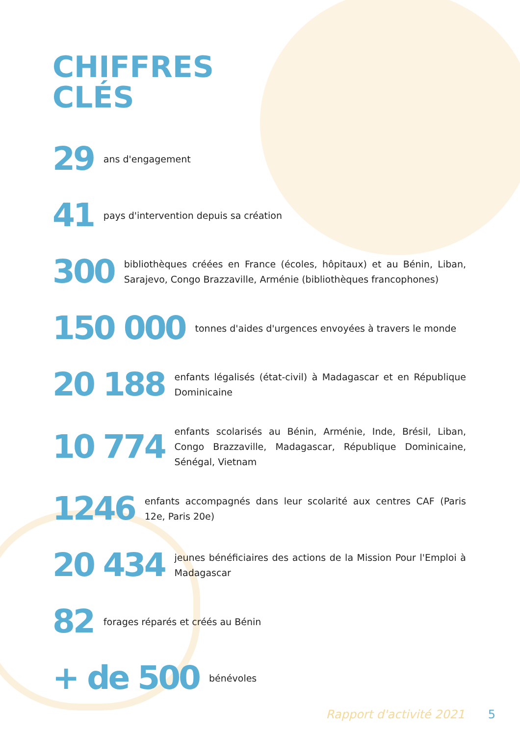CHIFFRES
CLÉS
29
ans d'engagement
41
pays d'intervention depuis sa création
300
bibliothèques créées en France (écoles, hôpitaux) et au Bénin, Liban, Sarajevo, Congo Brazzaville, Arménie (bibliothèques francophones)
150 000
tonnes d'aides d'urgences envoyées à travers le monde
20 188
enfants légalisés (état-civil) à Madagascar et en République Dominicaine
10 774
enfants scolarisés au Bénin, Arménie, Inde, Brésil, Liban, Congo Brazzaville, Madagascar, République Dominicaine, Sénégal, Vietnam
1246
enfants accompagnés dans leur scolarité aux centres CAF (Paris 12e, Paris 20e)
20 434
jeunes bénéficiaires des actions de la Mission Pour l'Emploi à Madagascar
82
forages réparés et créés au Bénin
+ de 500
bénévoles
Rapport d'activité 2021 5